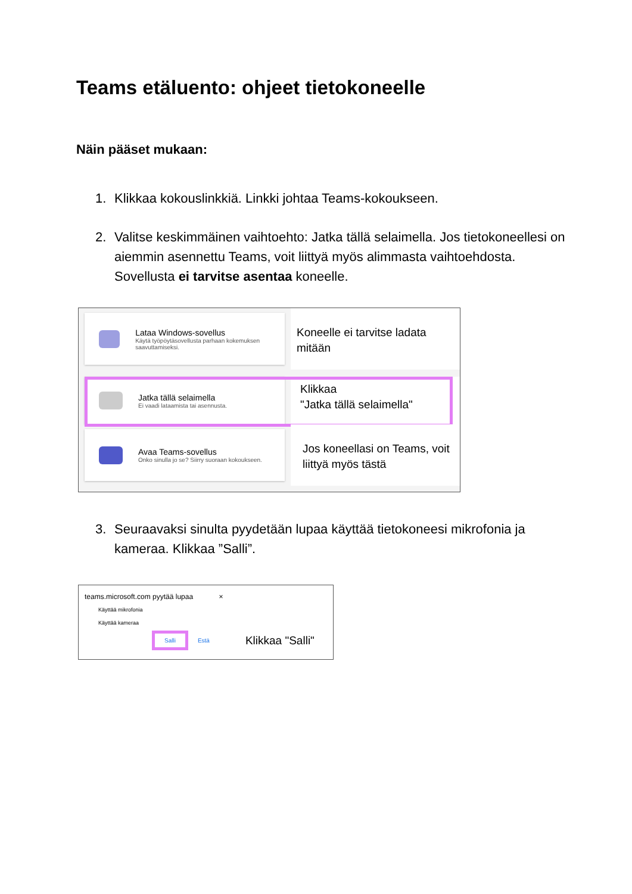Teams etäluento: ohjeet tietokoneelle
Näin pääset mukaan:
1. Klikkaa kokouslinkkiä. Linkki johtaa Teams-kokoukseen.
2. Valitse keskimmäinen vaihtoehto: Jatka tällä selaimella. Jos tietokoneellesi on aiemmin asennettu Teams, voit liittyä myös alimmasta vaihtoehdosta. Sovellusta ei tarvitse asentaa koneelle.
Lataa Windows-sovellus
Käytä työpöytäsovellusta parhaan kokemuksen saavuttamiseksi.
Koneelle ei tarvitse ladata mitään
Jatka tällä selaimella
Ei vaadi lataamista tai asennusta.
Klikkaa
"Jatka tällä selaimella"
Avaa Teams-sovellus
Onko sinulla jo se? Siirry suoraan kokoukseen.
Jos koneellasi on Teams, voit liittyä myös tästä
3. Seuraavaksi sinulta pyydetään lupaa käyttää tietokoneesi mikrofonia ja kameraa. Klikkaa ”Salli”.
teams.microsoft.com pyytää lupaa ×
Käyttää mikrofonia
Käyttää kameraa
Salli Estä Klikkaa "Salli"